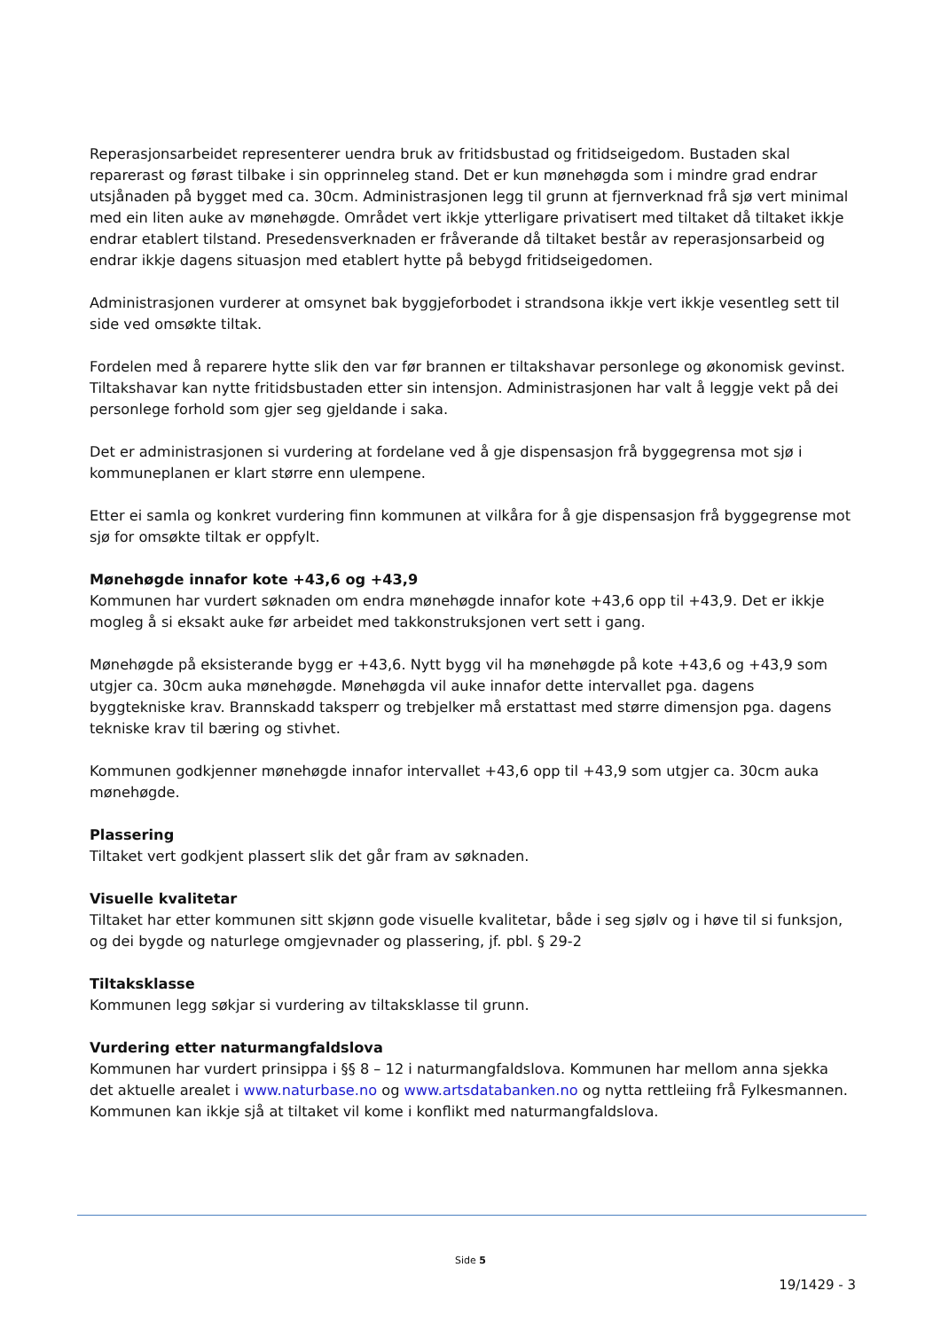Reperasjonsarbeidet representerer uendra bruk av fritidsbustad og fritidseigedom. Bustaden skal reparerast og førast tilbake i sin opprinneleg stand. Det er kun mønehøgda som i mindre grad endrar utsjånaden på bygget med ca. 30cm. Administrasjonen legg til grunn at fjernverknad frå sjø vert minimal med ein liten auke av mønehøgde. Området vert ikkje ytterligare privatisert med tiltaket då tiltaket ikkje endrar etablert tilstand. Presedensverknaden er fråverande då tiltaket består av reperasjonsarbeid og endrar ikkje dagens situasjon med etablert hytte på bebygd fritidseigedomen.
Administrasjonen vurderer at omsynet bak byggjeforbodet i strandsona ikkje vert ikkje vesentleg sett til side ved omsøkte tiltak.
Fordelen med å reparere hytte slik den var før brannen er tiltakshavar personlege og økonomisk gevinst. Tiltakshavar kan nytte fritidsbustaden etter sin intensjon. Administrasjonen har valt å leggje vekt på dei personlege forhold som gjer seg gjeldande i saka.
Det er administrasjonen si vurdering at fordelane ved å gje dispensasjon frå byggegrensa mot sjø i kommuneplanen er klart større enn ulempene.
Etter ei samla og konkret vurdering finn kommunen at vilkåra for å gje dispensasjon frå byggegrense mot sjø for omsøkte tiltak er oppfylt.
Mønehøgde innafor kote +43,6 og +43,9
Kommunen har vurdert søknaden om endra mønehøgde innafor kote +43,6 opp til +43,9. Det er ikkje mogleg å si eksakt auke før arbeidet med takkonstruksjonen vert sett i gang.
Mønehøgde på eksisterande bygg er +43,6. Nytt bygg vil ha mønehøgde på kote +43,6 og +43,9 som utgjer ca. 30cm auka mønehøgde. Mønehøgda vil auke innafor dette intervallet pga. dagens byggtekniske krav. Brannskadd taksperr og trebjelker må erstattast med større dimensjon pga. dagens tekniske krav til bæring og stivhet.
Kommunen godkjenner mønehøgde innafor intervallet +43,6 opp til +43,9 som utgjer ca. 30cm auka mønehøgde.
Plassering
Tiltaket vert godkjent plassert slik det går fram av søknaden.
Visuelle kvalitetar
Tiltaket har etter kommunen sitt skjønn gode visuelle kvalitetar, både i seg sjølv og i høve til si funksjon, og dei bygde og naturlege omgjevnader og plassering, jf. pbl. § 29-2
Tiltaksklasse
Kommunen legg søkjar si vurdering av tiltaksklasse til grunn.
Vurdering etter naturmangfaldslova
Kommunen har vurdert prinsippa i §§ 8 – 12 i naturmangfaldslova. Kommunen har mellom anna sjekka det aktuelle arealet i www.naturbase.no og www.artsdatabanken.no og nytta rettleiing frå Fylkesmannen. Kommunen kan ikkje sjå at tiltaket vil kome i konflikt med naturmangfaldslova.
Side 5
19/1429 - 3